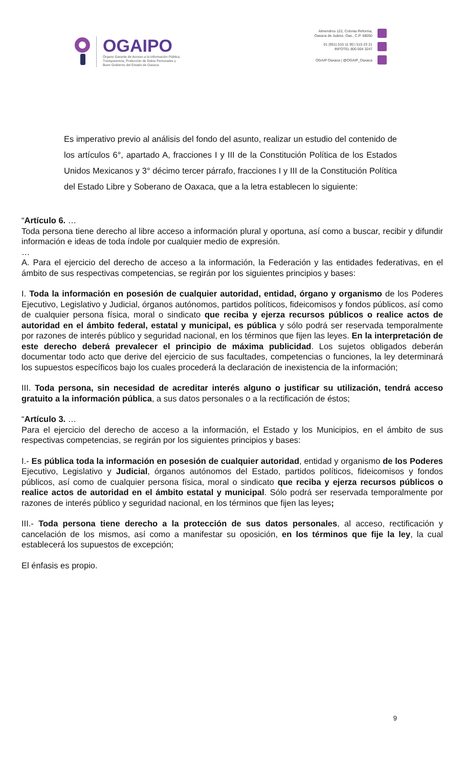OGAIPO
Órgano Garante de Acceso a la Información Pública,
Transparencia, Protección de Datos Personales y
Buen Gobierno del Estado de Oaxaca
Almendros 122, Colonia Reforma,
Oaxaca de Juárez, Oax., C.P. 68050
01 (951) 515 11 90 | 515 23 21
INFOTEL 800 004 3247
OGAIP Oaxaca | @OGAIP_Oaxaca
Es imperativo previo al análisis del fondo del asunto, realizar un estudio del contenido de los artículos 6°, apartado A, fracciones I y III de la Constitución Política de los Estados Unidos Mexicanos y 3° décimo tercer párrafo, fracciones I y III de la Constitución Política del Estado Libre y Soberano de Oaxaca, que a la letra establecen lo siguiente:
“Artículo 6. …
Toda persona tiene derecho al libre acceso a información plural y oportuna, así como a buscar, recibir y difundir información e ideas de toda índole por cualquier medio de expresión.
…
A. Para el ejercicio del derecho de acceso a la información, la Federación y las entidades federativas, en el ámbito de sus respectivas competencias, se regirán por los siguientes principios y bases:
I. Toda la información en posesión de cualquier autoridad, entidad, órgano y organismo de los Poderes Ejecutivo, Legislativo y Judicial, órganos autónomos, partidos políticos, fideicomisos y fondos públicos, así como de cualquier persona física, moral o sindicato que reciba y ejerza recursos públicos o realice actos de autoridad en el ámbito federal, estatal y municipal, es pública y sólo podrá ser reservada temporalmente por razones de interés público y seguridad nacional, en los términos que fijen las leyes. En la interpretación de este derecho deberá prevalecer el principio de máxima publicidad. Los sujetos obligados deberán documentar todo acto que derive del ejercicio de sus facultades, competencias o funciones, la ley determinará los supuestos específicos bajo los cuales procederá la declaración de inexistencia de la información;
III. Toda persona, sin necesidad de acreditar interés alguno o justificar su utilización, tendrá acceso gratuito a la información pública, a sus datos personales o a la rectificación de éstos;
“Artículo 3. …
Para el ejercicio del derecho de acceso a la información, el Estado y los Municipios, en el ámbito de sus respectivas competencias, se regirán por los siguientes principios y bases:
I.- Es pública toda la información en posesión de cualquier autoridad, entidad y organismo de los Poderes Ejecutivo, Legislativo y Judicial, órganos autónomos del Estado, partidos políticos, fideicomisos y fondos públicos, así como de cualquier persona física, moral o sindicato que reciba y ejerza recursos públicos o realice actos de autoridad en el ámbito estatal y municipal. Sólo podrá ser reservada temporalmente por razones de interés público y seguridad nacional, en los términos que fijen las leyes;
III.- Toda persona tiene derecho a la protección de sus datos personales, al acceso, rectificación y cancelación de los mismos, así como a manifestar su oposición, en los términos que fije la ley, la cual establecerá los supuestos de excepción;
El énfasis es propio.
9